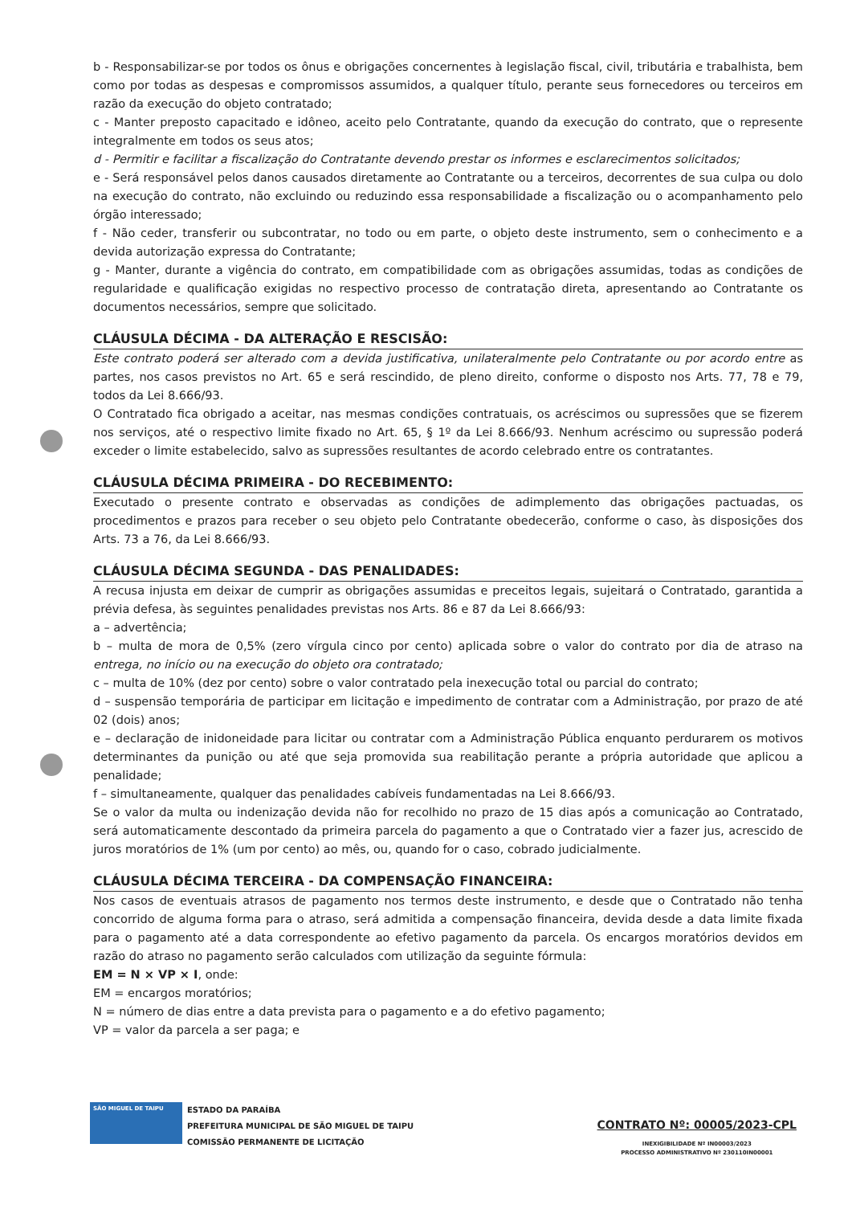b - Responsabilizar-se por todos os ônus e obrigações concernentes à legislação fiscal, civil, tributária e trabalhista, bem como por todas as despesas e compromissos assumidos, a qualquer título, perante seus fornecedores ou terceiros em razão da execução do objeto contratado;
c - Manter preposto capacitado e idôneo, aceito pelo Contratante, quando da execução do contrato, que o represente integralmente em todos os seus atos;
d - Permitir e facilitar a fiscalização do Contratante devendo prestar os informes e esclarecimentos solicitados;
e - Será responsável pelos danos causados diretamente ao Contratante ou a terceiros, decorrentes de sua culpa ou dolo na execução do contrato, não excluindo ou reduzindo essa responsabilidade a fiscalização ou o acompanhamento pelo órgão interessado;
f - Não ceder, transferir ou subcontratar, no todo ou em parte, o objeto deste instrumento, sem o conhecimento e a devida autorização expressa do Contratante;
g - Manter, durante a vigência do contrato, em compatibilidade com as obrigações assumidas, todas as condições de regularidade e qualificação exigidas no respectivo processo de contratação direta, apresentando ao Contratante os documentos necessários, sempre que solicitado.
CLÁUSULA DÉCIMA - DA ALTERAÇÃO E RESCISÃO:
Este contrato poderá ser alterado com a devida justificativa, unilateralmente pelo Contratante ou por acordo entre as partes, nos casos previstos no Art. 65 e será rescindido, de pleno direito, conforme o disposto nos Arts. 77, 78 e 79, todos da Lei 8.666/93.
O Contratado fica obrigado a aceitar, nas mesmas condições contratuais, os acréscimos ou supressões que se fizerem nos serviços, até o respectivo limite fixado no Art. 65, § 1º da Lei 8.666/93. Nenhum acréscimo ou supressão poderá exceder o limite estabelecido, salvo as supressões resultantes de acordo celebrado entre os contratantes.
CLÁUSULA DÉCIMA PRIMEIRA - DO RECEBIMENTO:
Executado o presente contrato e observadas as condições de adimplemento das obrigações pactuadas, os procedimentos e prazos para receber o seu objeto pelo Contratante obedecerão, conforme o caso, às disposições dos Arts. 73 a 76, da Lei 8.666/93.
CLÁUSULA DÉCIMA SEGUNDA - DAS PENALIDADES:
A recusa injusta em deixar de cumprir as obrigações assumidas e preceitos legais, sujeitará o Contratado, garantida a prévia defesa, às seguintes penalidades previstas nos Arts. 86 e 87 da Lei 8.666/93:
a – advertência;
b – multa de mora de 0,5% (zero vírgula cinco por cento) aplicada sobre o valor do contrato por dia de atraso na entrega, no início ou na execução do objeto ora contratado;
c – multa de 10% (dez por cento) sobre o valor contratado pela inexecução total ou parcial do contrato;
d – suspensão temporária de participar em licitação e impedimento de contratar com a Administração, por prazo de até 02 (dois) anos;
e – declaração de inidoneidade para licitar ou contratar com a Administração Pública enquanto perdurarem os motivos determinantes da punição ou até que seja promovida sua reabilitação perante a própria autoridade que aplicou a penalidade;
f – simultaneamente, qualquer das penalidades cabíveis fundamentadas na Lei 8.666/93.
Se o valor da multa ou indenização devida não for recolhido no prazo de 15 dias após a comunicação ao Contratado, será automaticamente descontado da primeira parcela do pagamento a que o Contratado vier a fazer jus, acrescido de juros moratórios de 1% (um por cento) ao mês, ou, quando for o caso, cobrado judicialmente.
CLÁUSULA DÉCIMA TERCEIRA - DA COMPENSAÇÃO FINANCEIRA:
Nos casos de eventuais atrasos de pagamento nos termos deste instrumento, e desde que o Contratado não tenha concorrido de alguma forma para o atraso, será admitida a compensação financeira, devida desde a data limite fixada para o pagamento até a data correspondente ao efetivo pagamento da parcela. Os encargos moratórios devidos em razão do atraso no pagamento serão calculados com utilização da seguinte fórmula:
EM = N × VP × I, onde:
EM = encargos moratórios;
N = número de dias entre a data prevista para o pagamento e a do efetivo pagamento;
VP = valor da parcela a ser paga; e
SÃO MIGUEL DE TAIPU
ESTADO DA PARAÍBA
PREFEITURA MUNICIPAL DE SÃO MIGUEL DE TAIPU
COMISSÃO PERMANENTE DE LICITAÇÃO
CONTRATO Nº: 00005/2023-CPL
INEXIGIBILIDADE Nº IN00003/2023
PROCESSO ADMINISTRATIVO Nº 230110IN00001